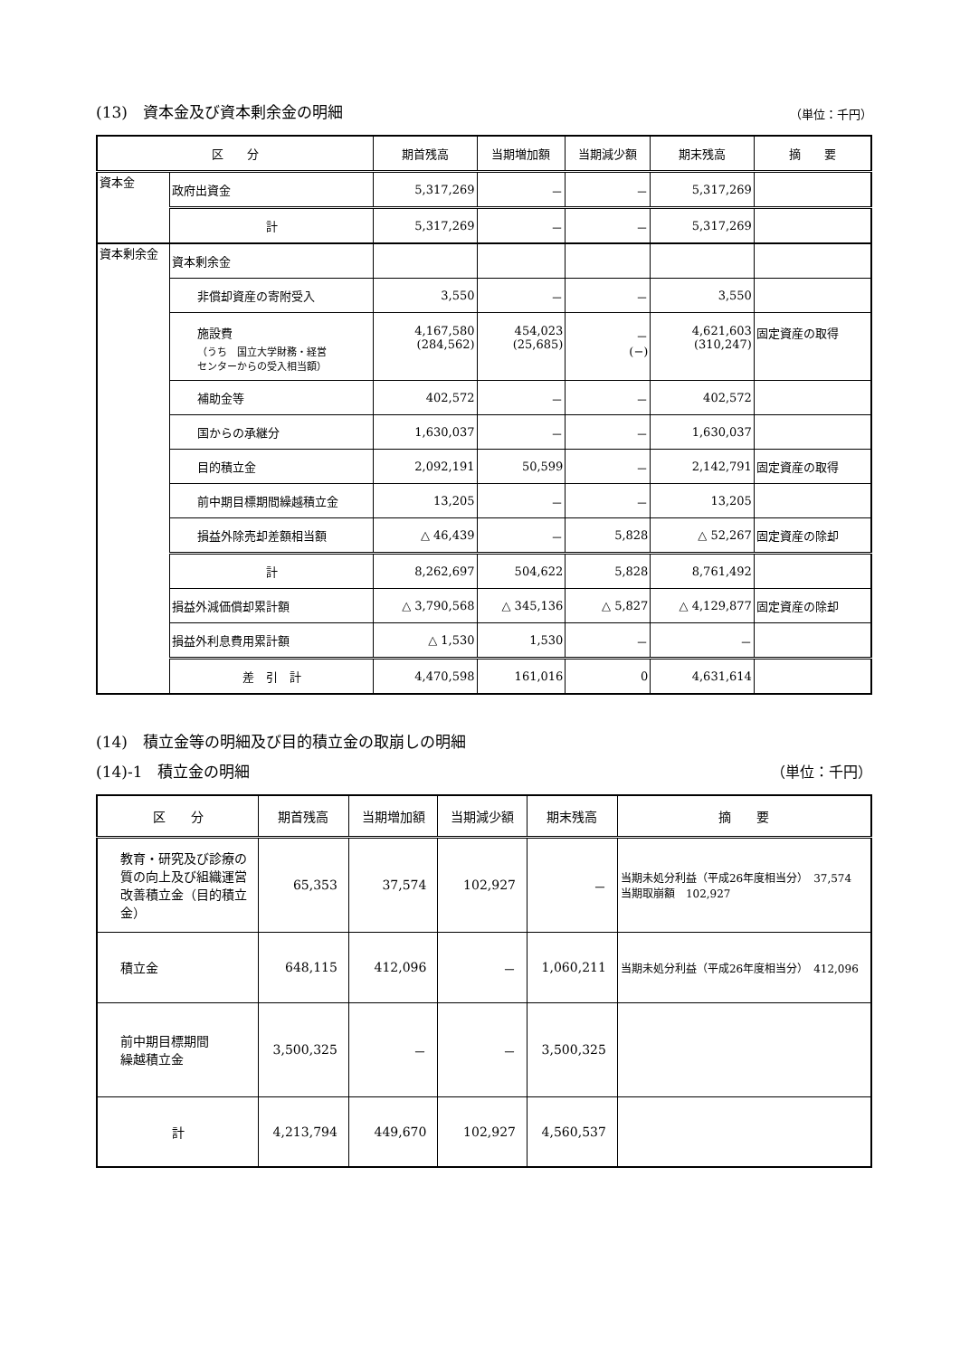(13)　資本金及び資本剰余金の明細
（単位：千円）
| 区 分 | | 期首残高 | 当期増加額 | 当期減少額 | 期末残高 | 摘 要 |
| --- | --- | --- | --- | --- | --- | --- |
| 資本金 | 政府出資金 | 5,317,269 | － | － | 5,317,269 | |
| | 計 | 5,317,269 | － | － | 5,317,269 | |
| 資本剰余金 | 資本剰余金 | | | | | |
| | 非償却資産の寄附受入 | 3,550 | － | － | 3,550 | |
| | 施設費 （うち 国立大学財務・経営 センターからの受入相当額） | 4,167,580 (284,562) | 454,023 (25,685) | － (−) | 4,621,603 (310,247) | 固定資産の取得 |
| | 補助金等 | 402,572 | － | － | 402,572 | |
| | 国からの承継分 | 1,630,037 | － | － | 1,630,037 | |
| | 目的積立金 | 2,092,191 | 50,599 | － | 2,142,791 | 固定資産の取得 |
| | 前中期目標期間繰越積立金 | 13,205 | － | － | 13,205 | |
| | 損益外除売却差額相当額 | △ 46,439 | － | 5,828 | △ 52,267 | 固定資産の除却 |
| | 計 | 8,262,697 | 504,622 | 5,828 | 8,761,492 | |
| | 損益外減価償却累計額 | △ 3,790,568 | △ 345,136 | △ 5,827 | △ 4,129,877 | 固定資産の除却 |
| | 損益外利息費用累計額 | △ 1,530 | 1,530 | － | － | |
| | 差 引 計 | 4,470,598 | 161,016 | 0 | 4,631,614 | |
(14)　積立金等の明細及び目的積立金の取崩しの明細
(14)-1　積立金の明細
（単位：千円）
| 区 分 | 期首残高 | 当期増加額 | 当期減少額 | 期末残高 | 摘 要 |
| --- | --- | --- | --- | --- | --- |
| 教育・研究及び診療の質の向上及び組織運営改善積立金（目的積立金） | 65,353 | 37,574 | 102,927 | － | 当期未処分利益（平成26年度相当分） 37,574 当期取崩額 102,927 |
| 積立金 | 648,115 | 412,096 | － | 1,060,211 | 当期未処分利益（平成26年度相当分） 412,096 |
| 前中期目標期間 繰越積立金 | 3,500,325 | － | － | 3,500,325 | |
| 計 | 4,213,794 | 449,670 | 102,927 | 4,560,537 | |